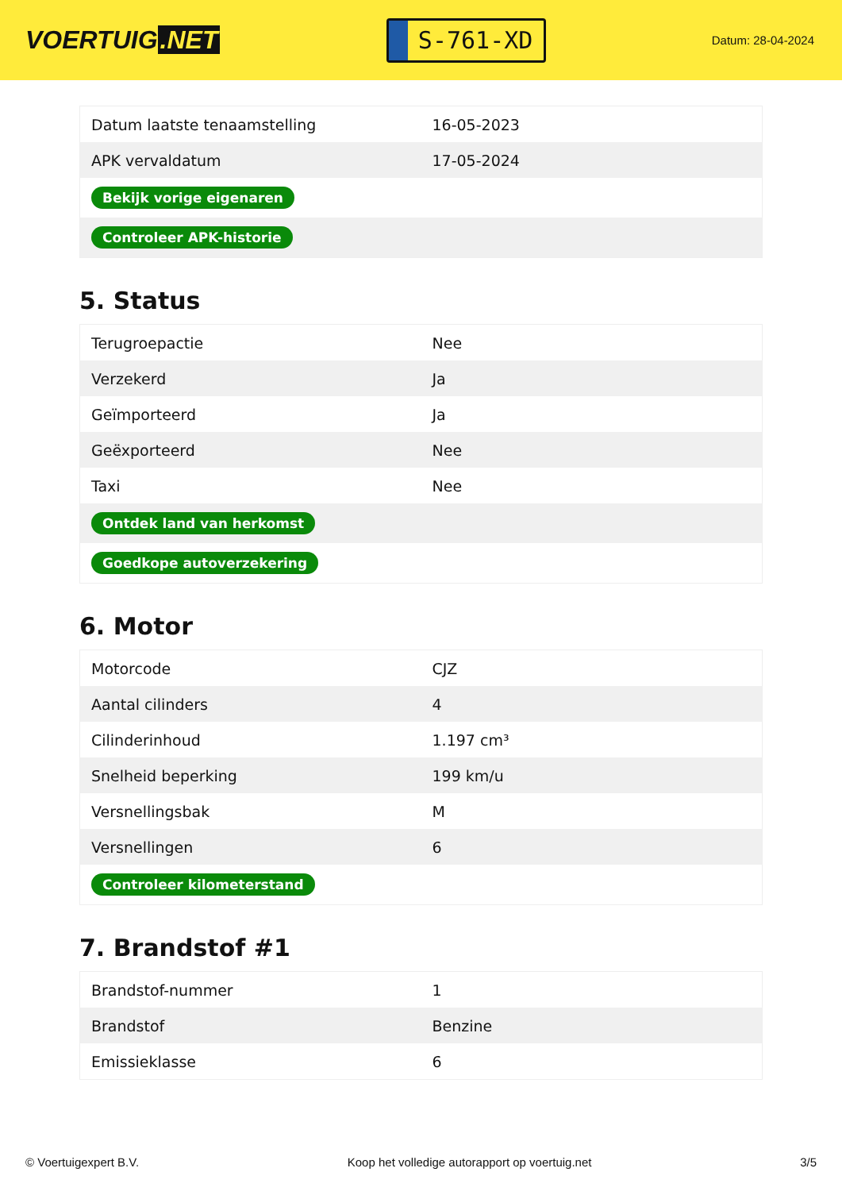VOERTUIG.NET
S-761-XD
Datum: 28-04-2024
| Datum laatste tenaamstelling | 16-05-2023 |
| APK vervaldatum | 17-05-2024 |
| Bekijk vorige eigenaren | |
| Controleer APK-historie | |
5. Status
| Terugroepactie | Nee |
| Verzekerd | Ja |
| Geïmporteerd | Ja |
| Geëxporteerd | Nee |
| Taxi | Nee |
| Ontdek land van herkomst | |
| Goedkope autoverzekering | |
6. Motor
| Motorcode | CJZ |
| Aantal cilinders | 4 |
| Cilinderinhoud | 1.197 cm³ |
| Snelheid beperking | 199 km/u |
| Versnellingsbak | M |
| Versnellingen | 6 |
| Controleer kilometerstand | |
7. Brandstof #1
| Brandstof-nummer | 1 |
| Brandstof | Benzine |
| Emissieklasse | 6 |
© Voertuigexpert B.V. Koop het volledige autorapport op voertuig.net 3/5